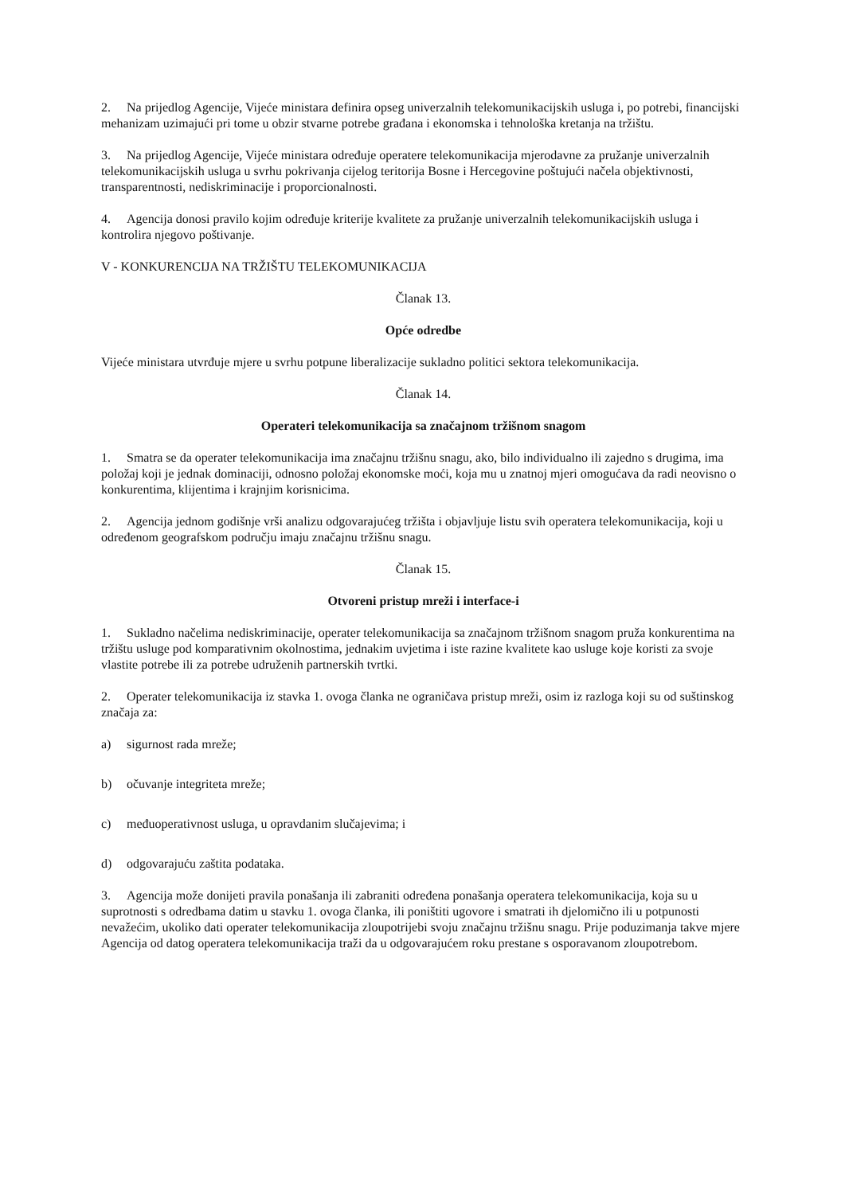2. Na prijedlog Agencije, Vijeće ministara definira opseg univerzalnih telekomunikacijskih usluga i, po potrebi, financijski mehanizam uzimajući pri tome u obzir stvarne potrebe građana i ekonomska i tehnološka kretanja na tržištu.
3. Na prijedlog Agencije, Vijeće ministara određuje operatere telekomunikacija mjerodavne za pružanje univerzalnih telekomunikacijskih usluga u svrhu pokrivanja cijelog teritorija Bosne i Hercegovine poštujući načela objektivnosti, transparentnosti, nediskriminacije i proporcionalnosti.
4. Agencija donosi pravilo kojim određuje kriterije kvalitete za pružanje univerzalnih telekomunikacijskih usluga i kontrolira njegovo poštivanje.
V - KONKURENCIJA NA TRŽIŠTU TELEKOMUNIKACIJA
Članak 13.
Opće odredbe
Vijeće ministara utvrđuje mjere u svrhu potpune liberalizacije sukladno politici sektora telekomunikacija.
Članak 14.
Operateri telekomunikacija sa značajnom tržišnom snagom
1. Smatra se da operater telekomunikacija ima značajnu tržišnu snagu, ako, bilo individualno ili zajedno s drugima, ima položaj koji je jednak dominaciji, odnosno položaj ekonomske moći, koja mu u znatnoj mjeri omogućava da radi neovisno o konkurentima, klijentima i krajnjim korisnicima.
2. Agencija jednom godišnje vrši analizu odgovarajućeg tržišta i objavljuje listu svih operatera telekomunikacija, koji u određenom geografskom području imaju značajnu tržišnu snagu.
Članak 15.
Otvoreni pristup mreži i interface-i
1. Sukladno načelima nediskriminacije, operater telekomunikacija sa značajnom tržišnom snagom pruža konkurentima na tržištu usluge pod komparativnim okolnostima, jednakim uvjetima i iste razine kvalitete kao usluge koje koristi za svoje vlastite potrebe ili za potrebe udruženih partnerskih tvrtki.
2. Operater telekomunikacija iz stavka 1. ovoga članka ne ograničava pristup mreži, osim iz razloga koji su od suštinskog značaja za:
a) sigurnost rada mreže;
b) očuvanje integriteta mreže;
c) međuoperativnost usluga, u opravdanim slučajevima; i
d) odgovarajuću zaštita podataka.
3. Agencija može donijeti pravila ponašanja ili zabraniti određena ponašanja operatera telekomunikacija, koja su u suprotnosti s odredbama datim u stavku 1. ovoga članka, ili poništiti ugovore i smatrati ih djelomično ili u potpunosti nevažećim, ukoliko dati operater telekomunikacija zloupotrijebi svoju značajnu tržišnu snagu. Prije poduzimanja takve mjere Agencija od datog operatera telekomunikacija traži da u odgovarajućem roku prestane s osporavanom zloupotrebom.